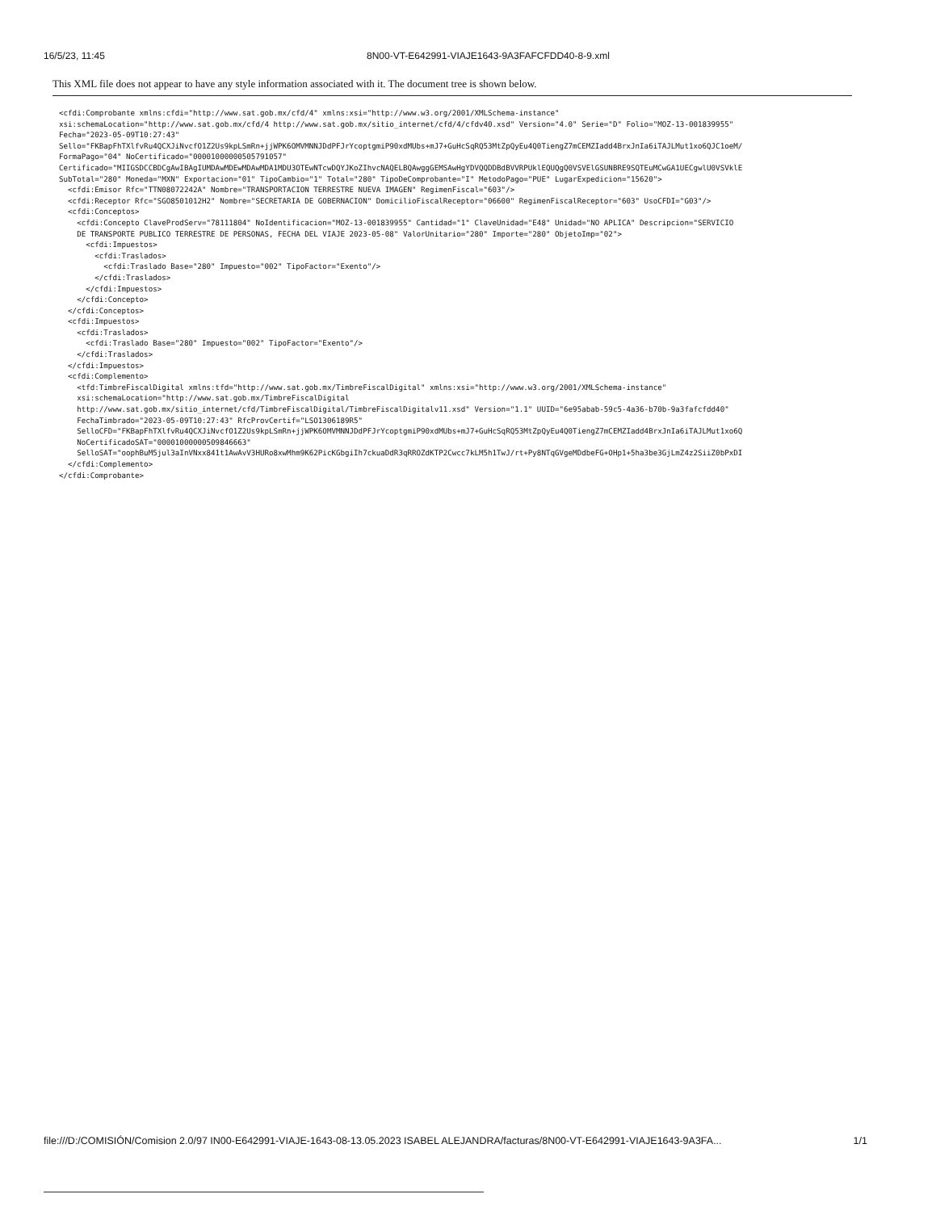16/5/23, 11:45 8N00-VT-E642991-VIAJE1643-9A3FAFCFDD40-8-9.xml
This XML file does not appear to have any style information associated with it. The document tree is shown below.
<cfdi:Comprobante xmlns:cfdi="http://www.sat.gob.mx/cfd/4" xmlns:xsi="http://www.w3.org/2001/XMLSchema-instance"
xsi:schemaLocation="http://www.sat.gob.mx/cfd/4 http://www.sat.gob.mx/sitio_internet/cfd/4/cfdv40.xsd" Version="4.0" Serie="D" Folio="MOZ-13-001839955"
Fecha="2023-05-09T10:27:43"
Sello="FKBapFhTXlfvRu4QCXJiNvcfO1Z2Us9kpLSmRn+jjWPK6OMVMNNJDdPFJrYcoptgmiP90xdMUbs+mJ7+GuHcSqRQ53MtZpQyEu4Q0TiengZ7mCEMZIadd4BrxJnIa6iTAJLMut1xo6QJC1oeM/
FormaPago="04" NoCertificado="00001000000505791057"
Certificado="MIIGSDCCBDCgAwIBAgIUMDAwMDEwMDAwMDA1MDU3OTEwNTcwDQYJKoZIhvcNAQELBQAwggGEMSAwHgYDVQQDDBdBVVRPUklEQUQgQ0VSVElGSUNBRE9SQTEuMCwGA1UECgwlU0VSVklE
SubTotal="280" Moneda="MXN" Exportacion="01" TipoCambio="1" Total="280" TipoDeComprobante="I" MetodoPago="PUE" LugarExpedicion="15620">
  <cfdi:Emisor Rfc="TTN08072242A" Nombre="TRANSPORTACION TERRESTRE NUEVA IMAGEN" RegimenFiscal="603"/>
  <cfdi:Receptor Rfc="SGO8501012H2" Nombre="SECRETARIA DE GOBERNACION" DomicilioFiscalReceptor="06600" RegimenFiscalReceptor="603" UsoCFDI="G03"/>
  <cfdi:Conceptos>
    <cfdi:Concepto ClaveProdServ="78111804" NoIdentificacion="MOZ-13-001839955" Cantidad="1" ClaveUnidad="E48" Unidad="NO APLICA" Descripcion="SERVICIO
    DE TRANSPORTE PUBLICO TERRESTRE DE PERSONAS, FECHA DEL VIAJE 2023-05-08" ValorUnitario="280" Importe="280" ObjetoImp="02">
      <cfdi:Impuestos>
        <cfdi:Traslados>
          <cfdi:Traslado Base="280" Impuesto="002" TipoFactor="Exento"/>
        </cfdi:Traslados>
      </cfdi:Impuestos>
    </cfdi:Concepto>
  </cfdi:Conceptos>
  <cfdi:Impuestos>
    <cfdi:Traslados>
      <cfdi:Traslado Base="280" Impuesto="002" TipoFactor="Exento"/>
    </cfdi:Traslados>
  </cfdi:Impuestos>
  <cfdi:Complemento>
    <tfd:TimbreFiscalDigital xmlns:tfd="http://www.sat.gob.mx/TimbreFiscalDigital" xmlns:xsi="http://www.w3.org/2001/XMLSchema-instance"
    xsi:schemaLocation="http://www.sat.gob.mx/TimbreFiscalDigital
    http://www.sat.gob.mx/sitio_internet/cfd/TimbreFiscalDigital/TimbreFiscalDigitalv11.xsd" Version="1.1" UUID="6e95abab-59c5-4a36-b70b-9a3fafcfdd40"
    FechaTimbrado="2023-05-09T10:27:43" RfcProvCertif="LSO1306189R5"
    SelloCFD="FKBapFhTXlfvRu4QCXJiNvcfO1Z2Us9kpLSmRn+jjWPK6OMVMNNJDdPFJrYcoptgmiP90xdMUbs+mJ7+GuHcSqRQ53MtZpQyEu4Q0TiengZ7mCEMZIadd4BrxJnIa6iTAJLMut1xo6Q
    NoCertificadoSAT="00001000000509846663"
    SelloSAT="oophBuM5jul3aInVNxx841t1AwAvV3HURo8xwMhm9K62PicKGbgiIh7ckuaDdR3qRROZdKTP2Cwcc7kLM5h1TwJ/rt+Py8NTqGVgeMDdbeFG+OHp1+5ha3be3GjLmZ4z2SiiZ0bPxDI
  </cfdi:Complemento>
</cfdi:Comprobante>
file:///D:/COMISIÓN/Comision 2.0/97 IN00-E642991-VIAJE-1643-08-13.05.2023 ISABEL ALEJANDRA/facturas/8N00-VT-E642991-VIAJE1643-9A3FA... 1/1